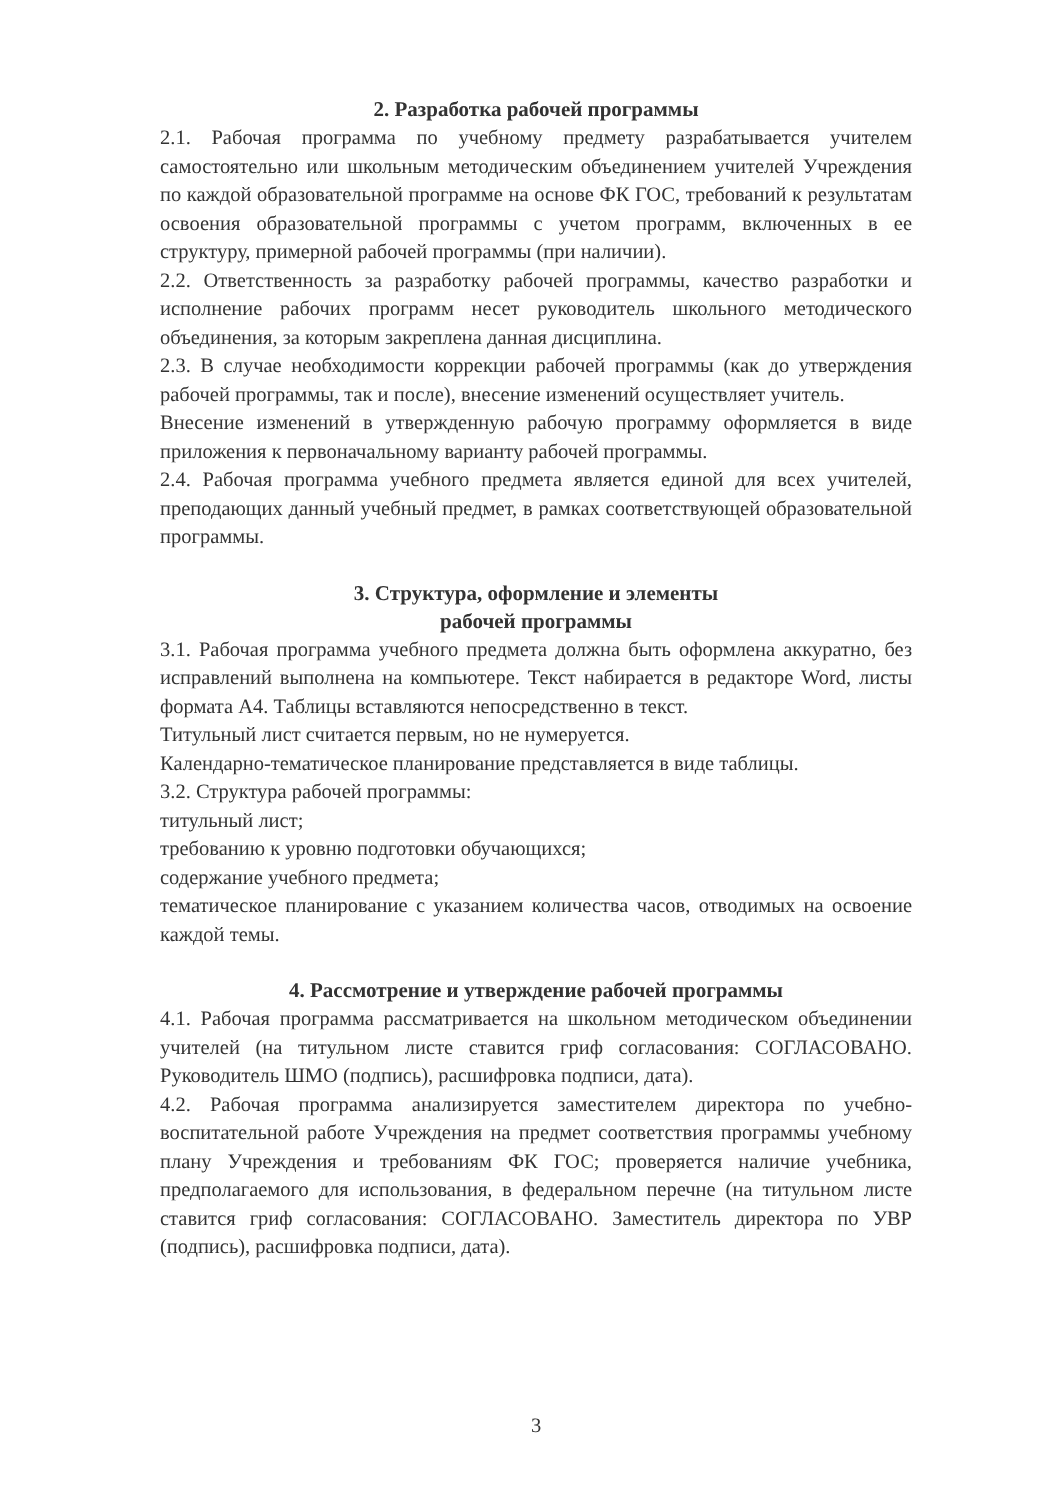2. Разработка рабочей программы
2.1. Рабочая программа по учебному предмету разрабатывается учителем самостоятельно или школьным методическим объединением учителей Учреждения по каждой образовательной программе на основе ФК ГОС, требований к результатам освоения образовательной программы с учетом программ, включенных в ее структуру, примерной рабочей программы (при наличии).
2.2. Ответственность за разработку рабочей программы, качество разработки и исполнение рабочих программ несет руководитель школьного методического объединения, за которым закреплена данная дисциплина.
2.3. В случае необходимости коррекции рабочей программы (как до утверждения рабочей программы, так и после), внесение изменений осуществляет учитель.
Внесение изменений в утвержденную рабочую программу оформляется в виде приложения к первоначальному варианту рабочей программы.
2.4. Рабочая программа учебного предмета является единой для всех учителей, преподающих данный учебный предмет, в рамках соответствующей образовательной программы.
3. Структура, оформление и элементы
рабочей программы
3.1. Рабочая программа учебного предмета должна быть оформлена аккуратно, без исправлений выполнена на компьютере. Текст набирается в редакторе Word, листы формата А4. Таблицы вставляются непосредственно в текст.
Титульный лист считается первым, но не нумеруется.
Календарно-тематическое планирование представляется в виде таблицы.
3.2. Структура рабочей программы:
титульный лист;
требованию к уровню подготовки обучающихся;
содержание учебного предмета;
тематическое планирование с указанием количества часов, отводимых на освоение каждой темы.
4. Рассмотрение и утверждение рабочей программы
4.1. Рабочая программа рассматривается на школьном методическом объединении учителей (на титульном листе ставится гриф согласования: СОГЛАСОВАНО. Руководитель ШМО (подпись), расшифровка подписи, дата).
4.2. Рабочая программа анализируется заместителем директора по учебно-воспитательной работе Учреждения на предмет соответствия программы учебному плану Учреждения и требованиям ФК ГОС; проверяется наличие учебника, предполагаемого для использования, в федеральном перечне (на титульном листе ставится гриф согласования: СОГЛАСОВАНО. Заместитель директора по УВР (подпись), расшифровка подписи, дата).
3